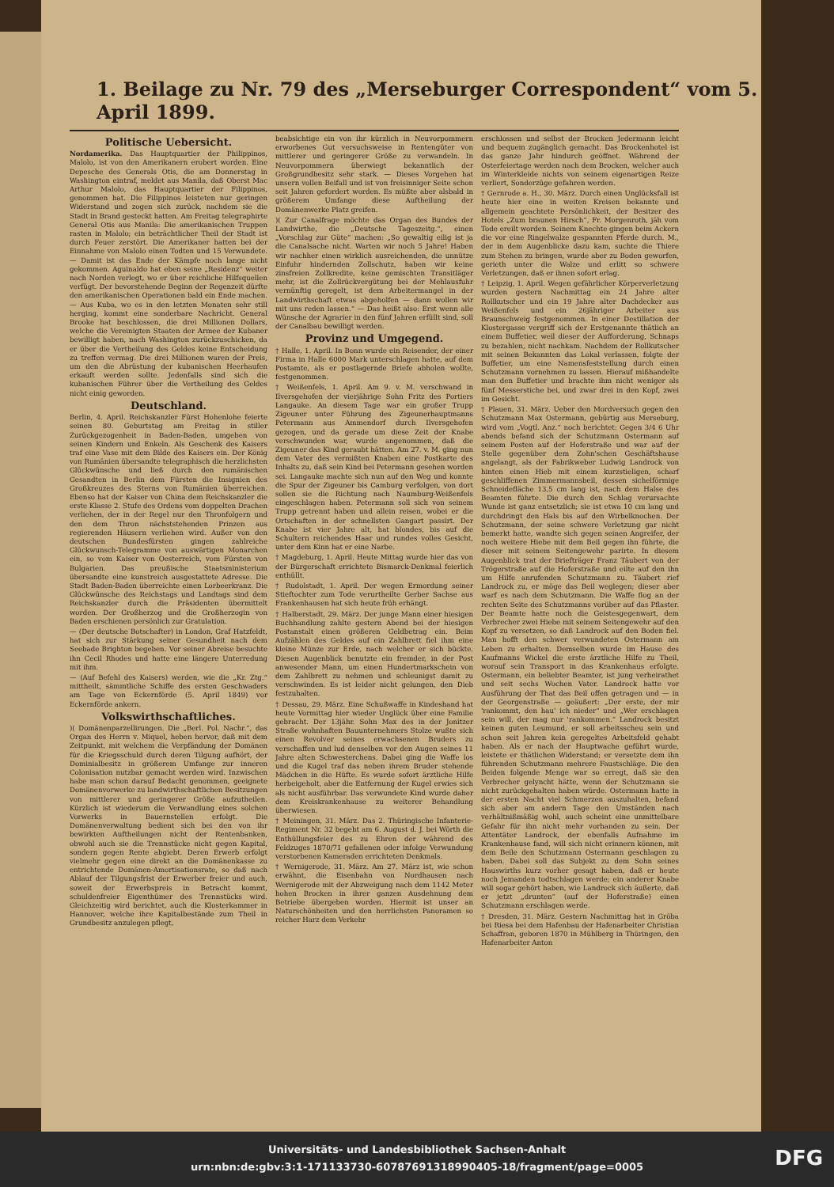1. Beilage zu Nr. 79 des „Merseburger Correspondent“ vom 5. April 1899.
Politische Uebersicht.
Nordamerika. Das Hauptquartier der Philippinos, Malolo, ist von den Amerikanern erobert worden. Eine Depesche des Generals Otis, die am Donnerstag in Washington eintraf, meldet aus Manila, daß Oberst Mac Arthur Malolo, das Hauptquartier der Filippinos, genommen hat. Die Filippinos leisteten nur geringen Widerstand und zogen sich zurück, nachdem sie die Stadt in Brand gesteckt hatten. Am Freitag telegraphirte General Otis aus Manila: Die amerikanischen Truppen rasten in Malolo; ein beträchtlicher Theil der Stadt ist durch Feuer zerstört. Die Amerikaner hatten bei der Einnahme von Malolo einen Todten und 15 Verwundete. — Damit ist das Ende der Kämpfe noch lange nicht gekommen. Aguinaldo hat eben seine „Residenz“ weiter nach Norden verlegt, wo er über reichliche Hilfsquellen verfügt. Der bevorstehende Beginn der Regenzeit dürfte den amerikanischen Operationen bald ein Ende machen. — Aus Kuba, wo es in den letzten Monaten sehr still herging, kommt eine sonderbare Nachricht. General Brooke hat beschlossen, die drei Millionen Dollars, welche die Vereinigten Staaten der Armee der Kubaner bewilligt haben, nach Washington zurückzuschicken, da er über die Vertheilung des Geldes keine Entscheidung zu treffen vermag. Die drei Millionen waren der Preis, um den die Abrüstung der kubanischen Heerhaufen erkauft werden sollte. Jedenfalls sind sich die kubanischen Führer über die Vertheilung des Geldes nicht einig geworden.
Deutschland.
Berlin, 4. April. Reichskanzler Fürst Hohenlohe feierte seinen 80. Geburtstag am Freitag in stiller Zurückgezogenheit in Baden-Baden, umgeben von seinen Kindern und Enkeln. Als Geschenk des Kaisers traf eine Vase mit dem Bilde des Kaisers ein. Der König von Rumänien übersandte telegraphisch die herzlichsten Glückwünsche und ließ durch den rumänischen Gesandten in Berlin dem Fürsten die Insignien des Großkreuzes des Sterns von Rumänien überreichen. Ebenso hat der Kaiser von China dem Reichskanzler die erste Klasse 2. Stufe des Ordens vom doppelten Drachen verliehen, der in der Regel nur den Thronfolgern und den dem Thron nächststehenden Prinzen aus regierenden Häusern verliehen wird. Außer von den deutschen Bundesfürsten gingen zahlreiche Glückwunsch-Telegramme von auswärtigen Monarchen ein, so vom Kaiser von Oesterreich, vom Fürsten von Bulgarien. Das preußische Staatsministerium übersandte eine kunstreich ausgestattete Adresse. Die Stadt Baden-Baden überreichte einen Lorbeerkranz. Die Glückwünsche des Reichstags und Landtags sind dem Reichskanzler durch die Präsidenten übermittelt worden. Der Großherzog und die Großherzogin von Baden erschienen persönlich zur Gratulation.
— (Der deutsche Botschafter) in London, Graf Hatzfeldt, hat sich zur Stärkung seiner Gesundheit nach dem Seebade Brighton begeben. Vor seiner Abreise besuchte ihn Cecil Rhodes und hatte eine längere Unterredung mit ihm.
— (Auf Befehl des Kaisers) werden, wie die „Kr. Ztg.“ mittheilt, sämmtliche Schiffe des ersten Geschwaders am Tage von Eckernförde (5. April 1849) vor Eckernförde ankern.
Volkswirthschaftliches.
)( Domänenparzellirungen. Die „Berl. Pol. Nachr.“, das Organ des Herrn v. Miquel, heben hervor, daß mit dem Zeitpunkt, mit welchem die Verpfändung der Domänen für die Kriegsschuld durch deren Tilgung aufhört, der Dominialbesitz in größerem Umfange zur inneren Colonisation nutzbar gemacht werden wird. Inzwischen habe man schon darauf Bedacht genommen, geeignete Domänenvorwerke zu landwirthschaftlichen Besitzungen von mittlerer und geringerer Größe aufzutheilen. Kürzlich ist wiederum die Verwandlung eines solchen Vorwerks in Bauernstellen erfolgt. Die Domänenverwaltung bedient sich bei den von ihr bewirkten Auftheilungen nicht der Rentenbanken, obwohl auch sie die Trennstücke nicht gegen Kapital, sondern gegen Rente abgiebt. Deren Erwerb erfolgt vielmehr gegen eine direkt an die Domänenkasse zu entrichtende Domänen-Amortisationsrate, so daß nach Ablauf der Tilgungsfrist der Erwerber freier und auch, soweit der Erwerbspreis in Betracht kommt, schuldenfreier Eigenthümer des Trennstücks wird. Gleichzeitig wird berichtet, auch die Klosterkammer in Hannover, welche ihre Kapitalbestände zum Theil in Grundbesitz anzulegen pflegt,
beabsichtige ein von ihr kürzlich in Neuvorpommern erworbenes Gut versuchsweise in Rentengüter von mittlerer und geringerer Größe zu verwandeln. In Neuvorpommern überwiegt bekanntlich der Großgrundbesitz sehr stark. — Dieses Vorgehen hat unsern vollen Beifall und ist von freisinniger Seite schon seit Jahren gefordert worden. Es müßte aber alsbald in größerem Umfange diese Auftheilung der Domänenwerke Platz greifen.
)( Zur Canalfrage möchte das Organ des Bundes der Landwirthe, die „Deutsche Tageszeitg.“, einen „Vorschlag zur Güte“ machen: „So gewaltig eilig ist ja die Canalsache nicht. Warten wir noch 5 Jahre! Haben wir nachher einen wirklich ausreichenden, die unnütze Einfuhr hindernden Zollschutz, haben wir keine zinsfreien Zollkredite, keine gemischten Transitläger mehr, ist die Zollrückvergütung bei der Mehlausfuhr vernünftig geregelt, ist dem Arbeitermangel in der Landwirthschaft etwas abgeholfen — dann wollen wir mit uns reden lassen.“ — Das heißt also: Erst wenn alle Wünsche der Agrarier in den fünf Jahren erfüllt sind, soll der Canalbau bewilligt werden.
Provinz und Umgegend.
† Halle, 1. April. In Bonn wurde ein Reisender, der einer Firma in Halle 6000 Mark unterschlagen hatte, auf dem Postamte, als er postlagernde Briefe abholen wollte, festgenommen.
† Weißenfels, 1. April. Am 9. v. M. verschwand in Ilversgehofen der vierjährige Sohn Fritz des Portiers Langauke. An diesem Tage war ein großer Trupp Zigeuner unter Führung des Zigeunerhauptmanns Petermann aus Ammendorf durch Ilversgehofen gezogen, und da gerade um diese Zeit der Knabe verschwunden war, wurde angenommen, daß die Zigeuner das Kind geraubt hätten. Am 27. v. M. ging nun dem Vater des vermißten Knaben eine Postkarte des Inhalts zu, daß sein Kind bei Petermann gesehen worden sei. Langauke machte sich nun auf den Weg und konnte die Spur der Zigeuner bis Camburg verfolgen, von dort sollen sie die Richtung nach Naumburg-Weißenfels eingeschlagen haben. Petermann soll sich von seinem Trupp getrennt haben und allein reisen, wobei er die Ortschaften in der schnellsten Gangart passirt. Der Knabe ist vier Jahre alt, hat blondes, bis auf die Schultern reichendes Haar und rundes volles Gesicht, unter dem Kinn hat er eine Narbe.
† Magdeburg, 1. April. Heute Mittag wurde hier das von der Bürgerschaft errichtete Bismarck-Denkmal feierlich enthüllt.
† Rudolstadt, 1. April. Der wegen Ermordung seiner Stieftochter zum Tode verurtheilte Gerber Sachse aus Frankenhausen hat sich heute früh erhängt.
† Halberstadt, 29. März. Der junge Mann einer hiesigen Buchhandlung zahlte gestern Abend bei der hiesigen Postanstalt einen größeren Geldbetrag ein. Beim Aufzählen des Geldes auf ein Zahlbrett fiel ihm eine kleine Münze zur Erde, nach welcher er sich bückte. Diesen Augenblick benutzte ein fremder, in der Post anwesender Mann, um einen Hundertmarkschein von dem Zahlbrett zu nehmen und schleunigst damit zu verschwinden. Es ist leider nicht gelungen, den Dieb festzuhalten.
† Dessau, 29. März. Eine Schußwaffe in Kindeshand hat heute Vormittag hier wieder Unglück über eine Familie gebracht. Der 13jähr. Sohn Max des in der Jonitzer Straße wohnhaften Bauunternehmers Stolze wußte sich einen Revolver seines erwachsenen Bruders zu verschaffen und lud denselben vor den Augen seines 11 Jahre alten Schwesterchens. Dabei ging die Waffe los und die Kugel traf das neben ihrem Bruder stehende Mädchen in die Hüfte. Es wurde sofort ärztliche Hilfe herbeigeholt, aber die Entfernung der Kugel erwies sich als nicht ausführbar. Das verwundete Kind wurde daher dem Kreiskrankenhause zu weiterer Behandlung überwiesen.
† Meiningen, 31. März. Das 2. Thüringische Infanterie-Regiment Nr. 32 begeht am 6. August d. J. bei Wörth die Enthüllungsfeier des zu Ehren der während des Feldzuges 1870/71 gefallenen oder infolge Verwundung verstorbenen Kameraden errichteten Denkmals.
† Wernigerode, 31. März. Am 27. März ist, wie schon erwähnt, die Eisenbahn von Nordhausen nach Wernigerode mit der Abzweigung nach dem 1142 Meter hohen Brocken in ihrer ganzen Ausdehnung dem Betriebe übergeben worden. Hiermit ist unser an Naturschönheiten und den herrlichsten Panoramen so reicher Harz dem Verkehr
erschlossen und selbst der Brocken Jedermann leicht und bequem zugänglich gemacht. Das Brockenhotel ist das ganze Jahr hindurch geöffnet. Während der Osterfeiertage werden nach dem Brocken, welcher auch im Winterkleide nichts von seinem eigenartigen Reize verliert, Sonderzüge gefahren werden.
† Gernrode a. H., 30. März. Durch einen Unglücksfall ist heute hier eine in weiten Kreisen bekannte und allgemein geachtete Persönlichkeit, der Besitzer des Hotels „Zum braunen Hirsch“, Fr. Morgenroth, jäh vom Tode ereilt worden. Seinem Knechte gingen beim Ackern die vor eine Ringelwalze gespannten Pferde durch. M., der in dem Augenblicke dazu kam, suchte die Thiere zum Stehen zu bringen, wurde aber zu Boden geworfen, gerieth unter die Walze und erlitt so schwere Verletzungen, daß er ihnen sofort erlag.
† Leipzig, 1. April. Wegen gefährlicher Körperverletzung wurden gestern Nachmittag ein 24 Jahre alter Rollkutscher und ein 19 Jahre alter Dachdecker aus Weißenfels und ein 26jähriger Arbeiter aus Braunschweig festgenommen. In einer Destillation der Klostergasse vergriff sich der Erstgenannte thätlich an einem Buffetier, weil dieser der Aufforderung, Schnaps zu bezahlen, nicht nachkam. Nachdem der Rollkutscher mit seinen Bekannten das Lokal verlassen, folgte der Buffetier, um eine Namensfeststellung durch einen Schutzmann vornehmen zu lassen. Hierauf mißhandelte man den Buffetier und brachte ihm nicht weniger als fünf Messerstiche bei, und zwar drei in den Kopf, zwei im Gesicht.
† Plauen, 31. März. Ueber den Mordversuch gegen den Schutzmann Max Ostermann, gebürtig aus Merseburg, wird vom „Vogtl. Anz.“ noch berichtet: Gegen 3/4 6 Uhr abends befand sich der Schutzmann Ostermann auf seinem Posten auf der Hoferstraße und war auf der Stelle gegenüber dem Zohn'schen Geschäftshause angelangt, als der Fabrikweber Ludwig Landrock von hinten einen Hieb mit einem kurzstieligen, scharf geschliffenen Zimmermannsbeil, dessen sichelförmige Schneidefläche 13,5 cm lang ist, nach dem Halse des Beamten führte. Die durch den Schlag verursachte Wunde ist ganz entsetzlich; sie ist etwa 10 cm lang und durchdringt den Hals bis auf den Wirbelknochen. Der Schutzmann, der seine schwere Verletzung gar nicht bemerkt hatte, wandte sich gegen seinen Angreifer, der noch weitere Hiebe mit dem Beil gegen ihn führte, die dieser mit seinem Seitengewehr parirte. In diesem Augenblick trat der Briefträger Franz Täubert von der Trögerstraße auf die Hoferstraße und eilte auf den ihn um Hilfe anrufenden Schutzmann zu. Täubert rief Landrock zu, er möge das Beil weglegen; dieser aber warf es nach dem Schutzmann. Die Waffe flog an der rechten Seite des Schutzmanns vorüber auf das Pflaster. Der Beamte hatte noch die Geistesgegenwart, dem Verbrecher zwei Hiebe mit seinem Seitengewehr auf den Kopf zu versetzen, so daß Landrock auf den Boden fiel. Man hofft den schwer verwundeten Ostermann am Leben zu erhalten. Demselben wurde im Hause des Kaufmanns Wickel die erste ärztliche Hilfe zu Theil, worauf sein Transport in das Krankenhaus erfolgte. Ostermann, ein beliebter Beamter, ist jung verheirathet und seit sechs Wochen Vater. Landrock hatte vor Ausführung der That das Beil offen getragen und — in der Georgenstraße — geäußert: „Der erste, der mir 'rankommt, den hau' ich nieder“ und „Wer erschlagen sein will, der mag nur 'rankommen.“ Landrock besitzt keinen guten Leumund, er soll arbeitsscheu sein und schon seit Jahren kein geregeltes Arbeitsfeld gehabt haben. Als er nach der Hauptwache geführt wurde, leistete er thätlichen Widerstand; er versetzte dem ihn führenden Schutzmann mehrere Faustschläge. Die den Beiden folgende Menge war so erregt, daß sie den Verbrecher gelyncht hätte, wenn der Schutzmann sie nicht zurückgehalten haben würde. Ostermann hatte in der ersten Nacht viel Schmerzen auszuhalten, befand sich aber am andern Tage den Umständen nach verhältnißmäßig wohl, auch scheint eine unmittelbare Gefahr für ihn nicht mehr vorhanden zu sein. Der Attentäter Landrock, der ebenfalls Aufnahme im Krankenhause fand, will sich nicht erinnern können, mit dem Beile den Schutzmann Ostermann geschlagen zu haben. Dabei soll das Subjekt zu dem Sohn seines Hauswirths kurz vorher gesagt haben, daß er heute noch Jemanden todtschlagen werde; ein anderer Knabe will sogar gehört haben, wie Landrock sich äußerte, daß er jetzt „drunten“ (auf der Hoferstraße) einen Schutzmann erschlagen werde.
† Dresden, 31. März. Gestern Nachmittag hat in Gröba bei Riesa bei dem Hafenbau der Hafenarbeiter Christian Schaffran, geboren 1870 in Mühlberg in Thüringen, den Hafenarbeiter Anton
Universitäts- und Landesbibliothek Sachsen-Anhalt
urn:nbn:de:gbv:3:1-171133730-60787691318990405-18/fragment/page=0005
DFG